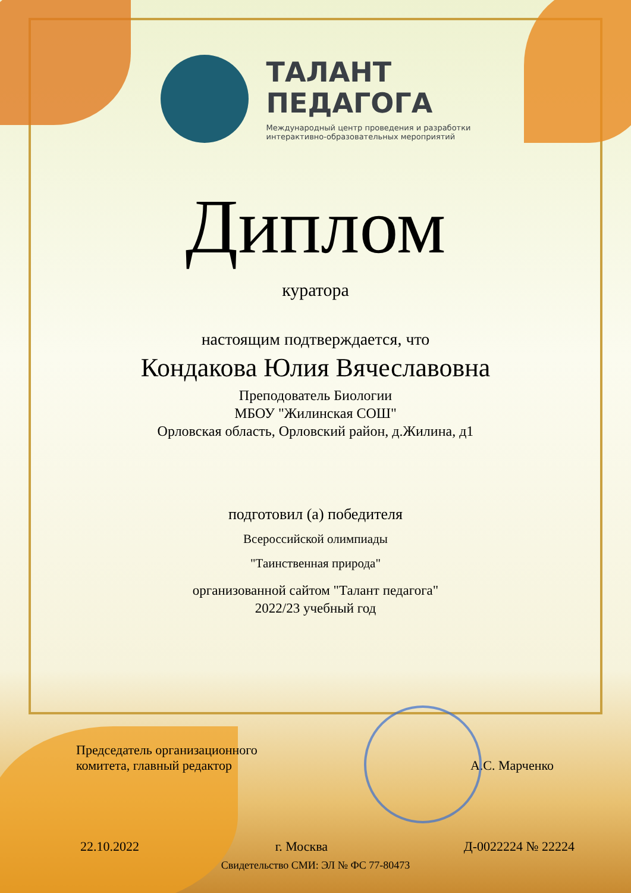ТАЛАНТ
ПЕДАГОГА
Международный центр проведения и разработки
интерактивно-образовательных мероприятий
Диплом
куратора
настоящим подтверждается, что
Кондакова Юлия Вячеславовна
Преподователь Биологии
МБОУ "Жилинская СОШ"
Орловская область, Орловский район, д.Жилина, д1
подготовил (а) победителя
Всероссийской олимпиады
"Таинственная природа"
организованной сайтом "Талант педагога"
2022/23 учебный год
Председатель организационного
комитета, главный редактор
А.С. Марченко
22.10.2022 г. Москва Д-0022224 № 22224
Свидетельство СМИ: ЭЛ № ФС 77-80473